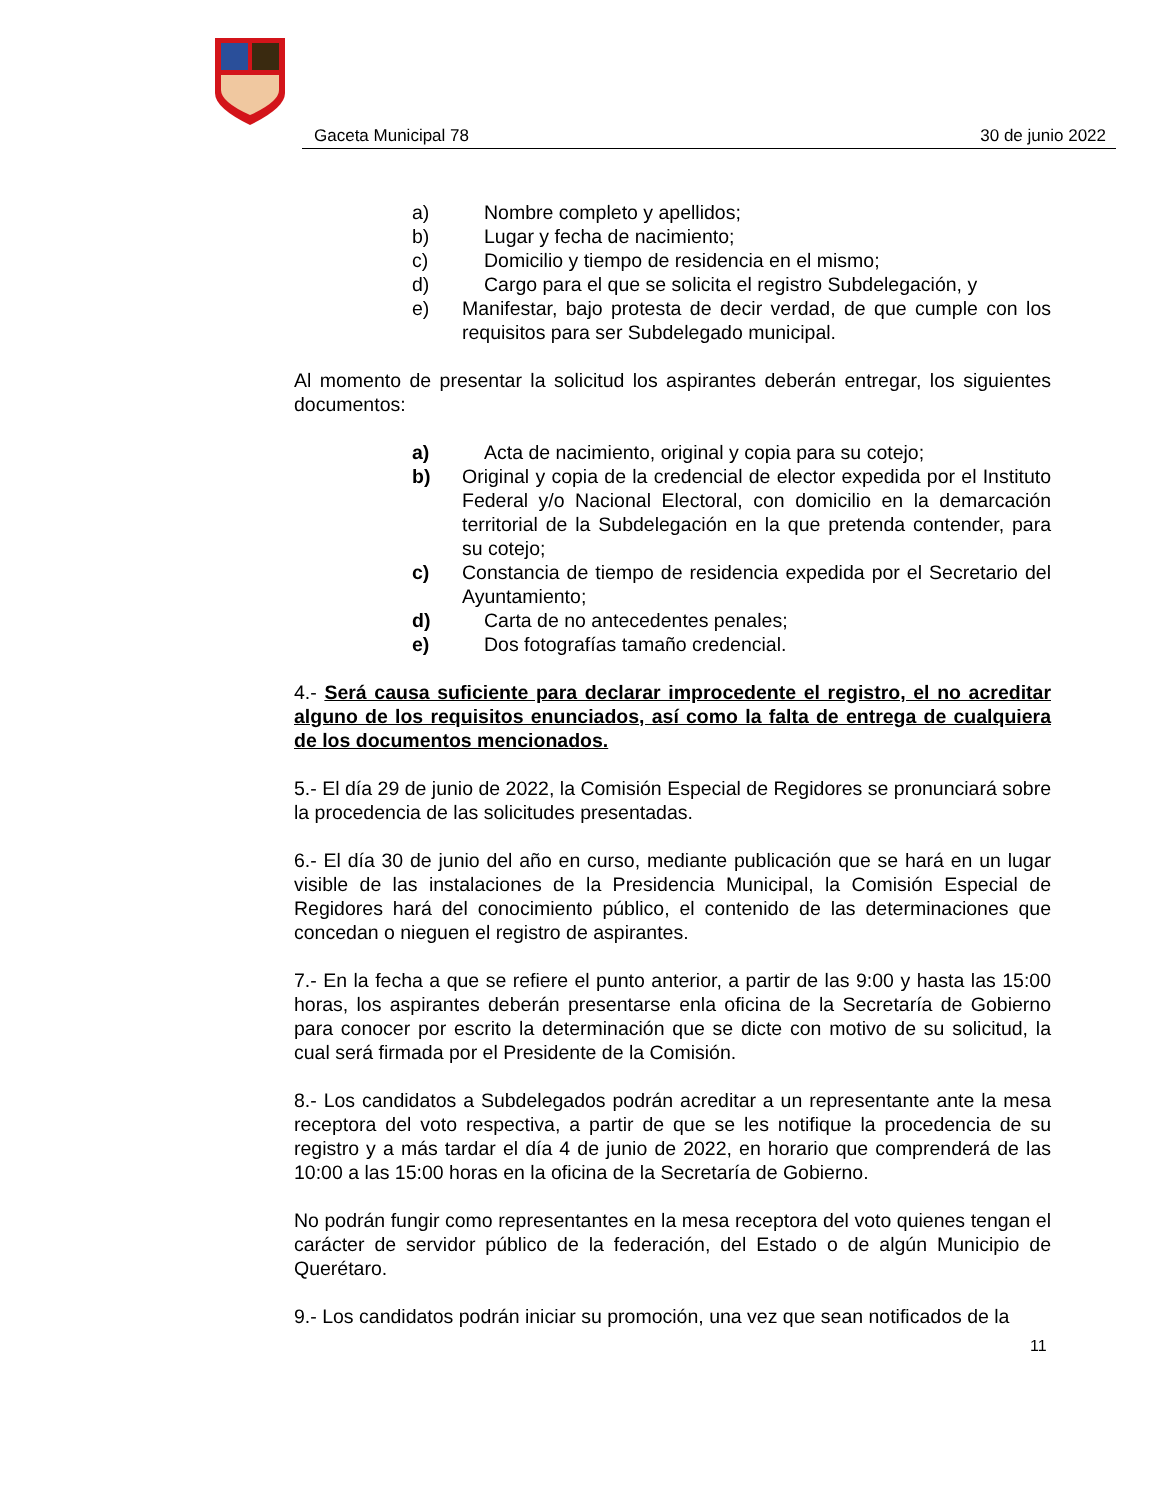Gaceta Municipal 78 30 de junio 2022
a) Nombre completo y apellidos;
b) Lugar y fecha de nacimiento;
c) Domicilio y tiempo de residencia en el mismo;
d) Cargo para el que se solicita el registro Subdelegación, y
e) Manifestar, bajo protesta de decir verdad, de que cumple con los requisitos para ser Subdelegado municipal.
Al momento de presentar la solicitud los aspirantes deberán entregar, los siguientes documentos:
a) Acta de nacimiento, original y copia para su cotejo;
b) Original y copia de la credencial de elector expedida por el Instituto Federal y/o Nacional Electoral, con domicilio en la demarcación territorial de la Subdelegación en la que pretenda contender, para su cotejo;
c) Constancia de tiempo de residencia expedida por el Secretario del Ayuntamiento;
d) Carta de no antecedentes penales;
e) Dos fotografías tamaño credencial.
4.- Será causa suficiente para declarar improcedente el registro, el no acreditar alguno de los requisitos enunciados, así como la falta de entrega de cualquiera de los documentos mencionados.
5.- El día 29 de junio de 2022, la Comisión Especial de Regidores se pronunciará sobre la procedencia de las solicitudes presentadas.
6.- El día 30 de junio del año en curso, mediante publicación que se hará en un lugar visible de las instalaciones de la Presidencia Municipal, la Comisión Especial de Regidores hará del conocimiento público, el contenido de las determinaciones que concedan o nieguen el registro de aspirantes.
7.- En la fecha a que se refiere el punto anterior, a partir de las 9:00 y hasta las 15:00 horas, los aspirantes deberán presentarse enla oficina de la Secretaría de Gobierno para conocer por escrito la determinación que se dicte con motivo de su solicitud, la cual será firmada por el Presidente de la Comisión.
8.- Los candidatos a Subdelegados podrán acreditar a un representante ante la mesa receptora del voto respectiva, a partir de que se les notifique la procedencia de su registro y a más tardar el día 4 de junio de 2022, en horario que comprenderá de las 10:00 a las 15:00 horas en la oficina de la Secretaría de Gobierno.
No podrán fungir como representantes en la mesa receptora del voto quienes tengan el carácter de servidor público de la federación, del Estado o de algún Municipio de Querétaro.
9.- Los candidatos podrán iniciar su promoción, una vez que sean notificados de la
11